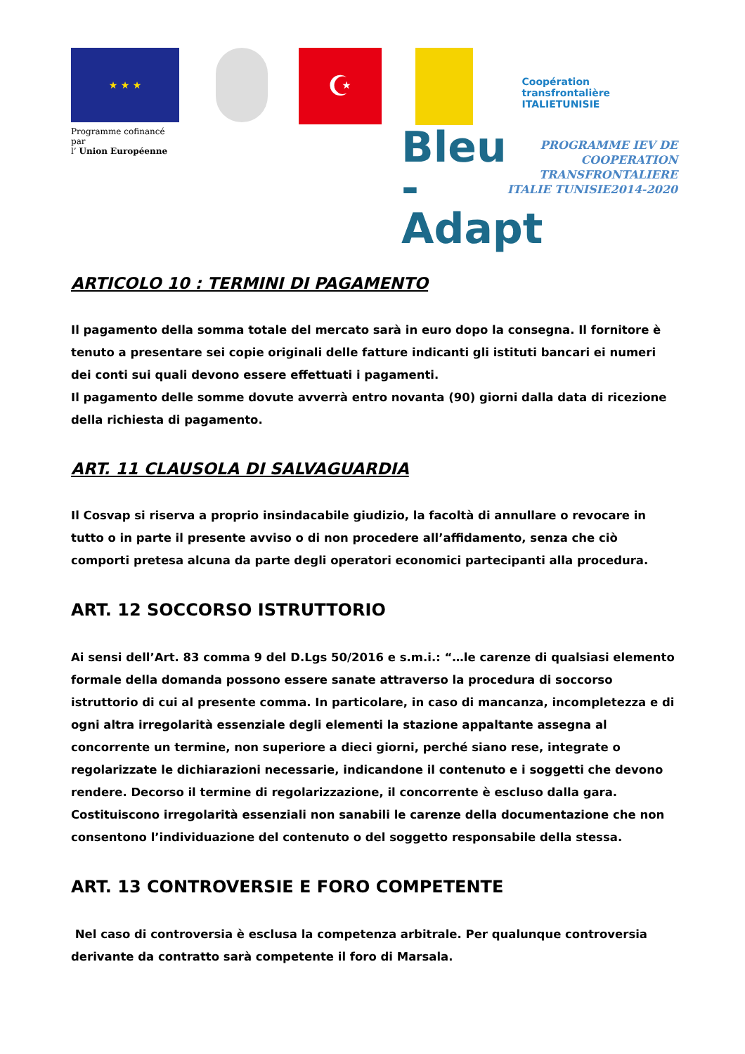★ ★ ★
☪
Coopération transfrontalière
ITALIETUNISIE
Programme cofinancé par
l’ Union Européenne
Bleu -
Adapt
PROGRAMME IEV DE
COOPERATION TRANSFRONTALIERE
ITALIE TUNISIE2014-2020
ARTICOLO 10 : TERMINI DI PAGAMENTO
Il pagamento della somma totale del mercato sarà in euro dopo la consegna. Il fornitore è tenuto a presentare sei copie originali delle fatture indicanti gli istituti bancari ei numeri dei conti sui quali devono essere effettuati i pagamenti.
Il pagamento delle somme dovute avverrà entro novanta (90) giorni dalla data di ricezione della richiesta di pagamento.
ART. 11 CLAUSOLA DI SALVAGUARDIA
Il Cosvap si riserva a proprio insindacabile giudizio, la facoltà di annullare o revocare in tutto o in parte il presente avviso o di non procedere all’affidamento, senza che ciò comporti pretesa alcuna da parte degli operatori economici partecipanti alla procedura.
ART. 12 SOCCORSO ISTRUTTORIO
Ai sensi dell’Art. 83 comma 9 del D.Lgs 50/2016 e s.m.i.: “…le carenze di qualsiasi elemento formale della domanda possono essere sanate attraverso la procedura di soccorso istruttorio di cui al presente comma. In particolare, in caso di mancanza, incompletezza e di ogni altra irregolarità essenziale degli elementi la stazione appaltante assegna al concorrente un termine, non superiore a dieci giorni, perché siano rese, integrate o regolarizzate le dichiarazioni necessarie, indicandone il contenuto e i soggetti che devono rendere. Decorso il termine di regolarizzazione, il concorrente è escluso dalla gara.
Costituiscono irregolarità essenziali non sanabili le carenze della documentazione che non consentono l’individuazione del contenuto o del soggetto responsabile della stessa.
ART. 13 CONTROVERSIE E FORO COMPETENTE
Nel caso di controversia è esclusa la competenza arbitrale. Per qualunque controversia derivante da contratto sarà competente il foro di Marsala.